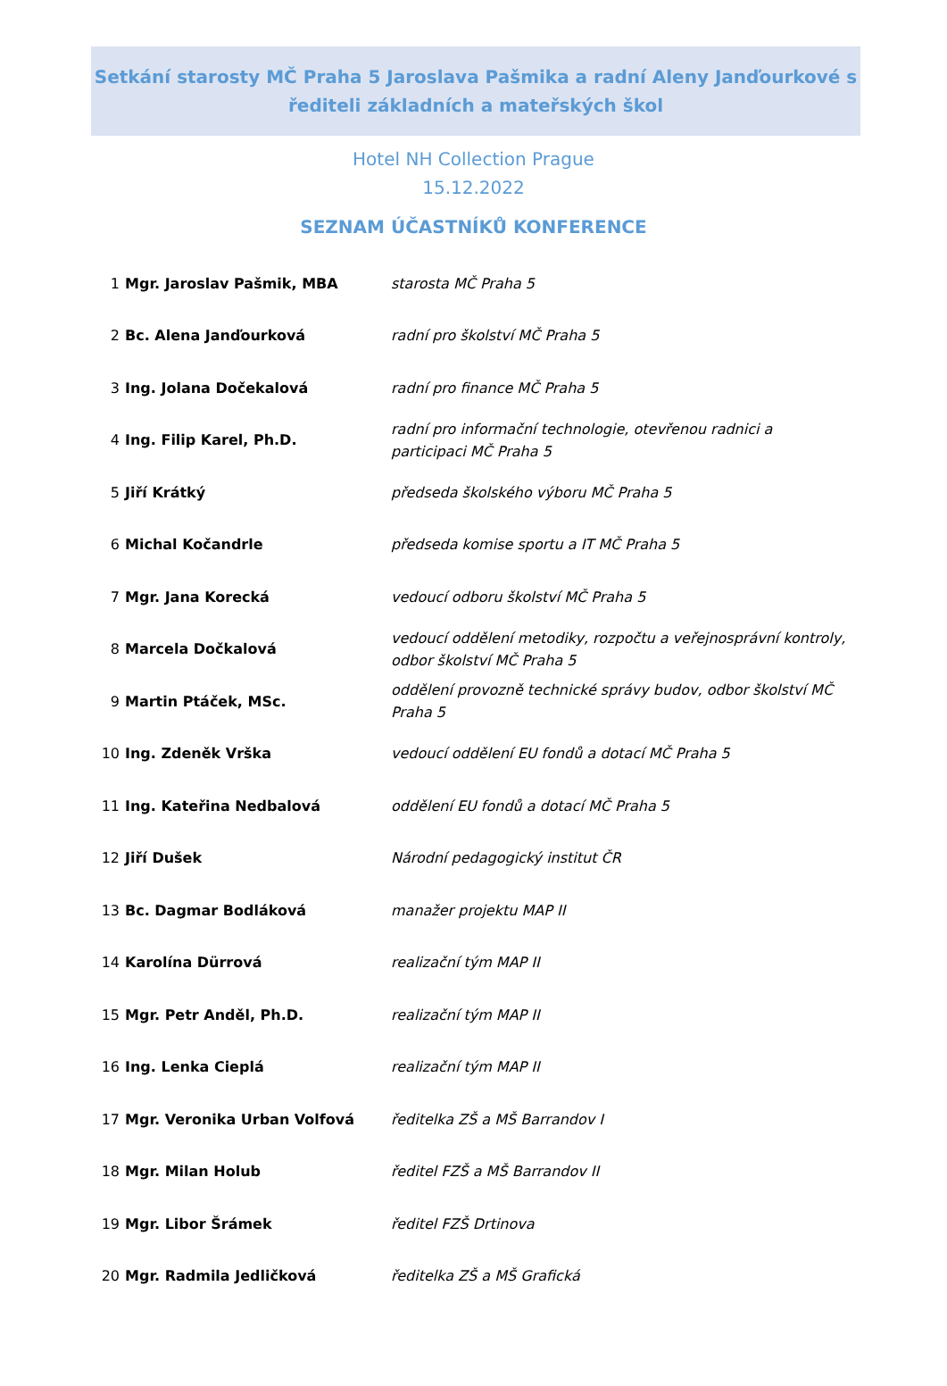Setkání starosty MČ Praha 5 Jaroslava Pašmika a radní Aleny Janďourkové s
řediteli základních a mateřských škol
Hotel NH Collection Prague
15.12.2022
SEZNAM ÚČASTNÍKŮ KONFERENCE
| 1 | Mgr. Jaroslav Pašmik, MBA | starosta MČ Praha 5 |
| 2 | Bc. Alena Janďourková | radní pro školství MČ Praha 5 |
| 3 | Ing. Jolana Dočekalová | radní pro finance MČ Praha 5 |
| 4 | Ing. Filip Karel, Ph.D. | radní pro informační technologie, otevřenou radnici a participaci MČ Praha 5 |
| 5 | Jiří Krátký | předseda školského výboru MČ Praha 5 |
| 6 | Michal Kočandrle | předseda komise sportu a IT MČ Praha 5 |
| 7 | Mgr. Jana Korecká | vedoucí odboru školství MČ Praha 5 |
| 8 | Marcela Dočkalová | vedoucí oddělení metodiky, rozpočtu a veřejnosprávní kontroly, odbor školství MČ Praha 5 |
| 9 | Martin Ptáček, MSc. | oddělení provozně technické správy budov, odbor školství MČ Praha 5 |
| 10 | Ing. Zdeněk Vrška | vedoucí oddělení EU fondů a dotací MČ Praha 5 |
| 11 | Ing. Kateřina Nedbalová | oddělení EU fondů a dotací MČ Praha 5 |
| 12 | Jiří Dušek | Národní pedagogický institut ČR |
| 13 | Bc. Dagmar Bodláková | manažer projektu MAP II |
| 14 | Karolína Dürrová | realizační tým MAP II |
| 15 | Mgr. Petr Anděl, Ph.D. | realizační tým MAP II |
| 16 | Ing. Lenka Cieplá | realizační tým MAP II |
| 17 | Mgr. Veronika Urban Volfová | ředitelka ZŠ a MŠ Barrandov I |
| 18 | Mgr. Milan Holub | ředitel FZŠ a MŠ Barrandov II |
| 19 | Mgr. Libor Šrámek | ředitel FZŠ Drtinova |
| 20 | Mgr. Radmila Jedličková | ředitelka ZŠ a MŠ Grafická |